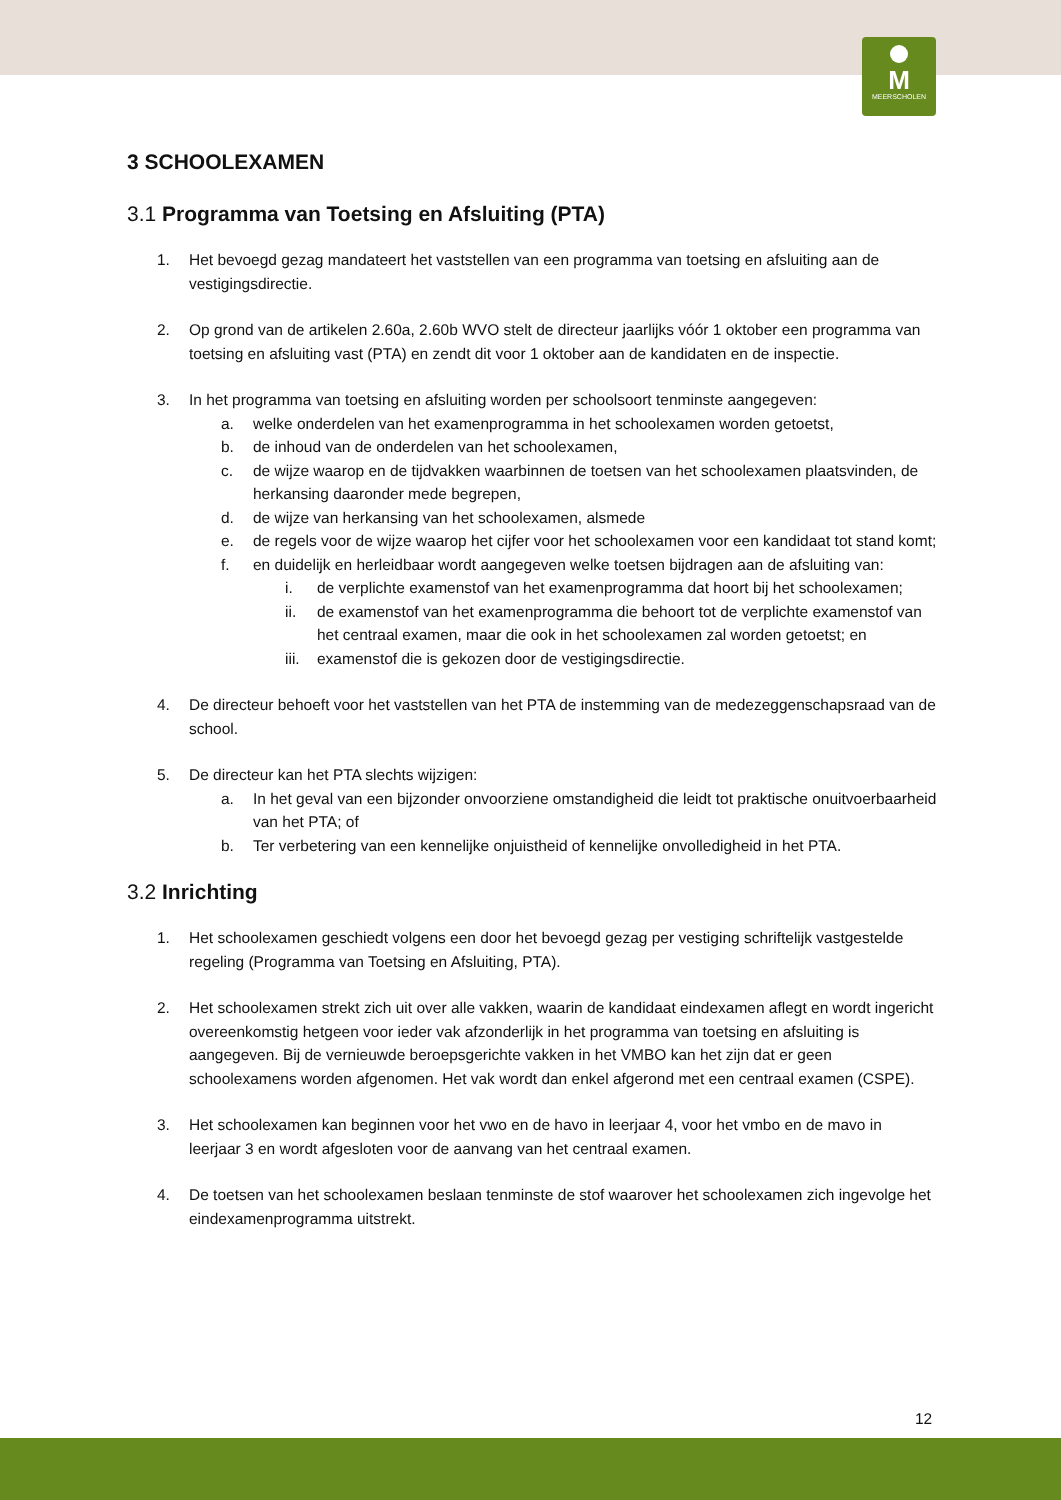M
MEERSCHOLEN
3 SCHOOLEXAMEN
3.1 Programma van Toetsing en Afsluiting (PTA)
1. Het bevoegd gezag mandateert het vaststellen van een programma van toetsing en afsluiting aan de vestigingsdirectie.
2. Op grond van de artikelen 2.60a, 2.60b WVO stelt de directeur jaarlijks vóór 1 oktober een programma van toetsing en afsluiting vast (PTA) en zendt dit voor 1 oktober aan de kandidaten en de inspectie.
3. In het programma van toetsing en afsluiting worden per schoolsoort tenminste aangegeven:
a. welke onderdelen van het examenprogramma in het schoolexamen worden getoetst,
b. de inhoud van de onderdelen van het schoolexamen,
c. de wijze waarop en de tijdvakken waarbinnen de toetsen van het schoolexamen plaatsvinden, de herkansing daaronder mede begrepen,
d. de wijze van herkansing van het schoolexamen, alsmede
e. de regels voor de wijze waarop het cijfer voor het schoolexamen voor een kandidaat tot stand komt;
f. en duidelijk en herleidbaar wordt aangegeven welke toetsen bijdragen aan de afsluiting van:
i. de verplichte examenstof van het examenprogramma dat hoort bij het schoolexamen;
ii. de examenstof van het examenprogramma die behoort tot de verplichte examenstof van het centraal examen, maar die ook in het schoolexamen zal worden getoetst; en
iii.
examenstof die is gekozen door de vestigingsdirectie.
4. De directeur behoeft voor het vaststellen van het PTA de instemming van de medezeggenschapsraad van de school.
5. De directeur kan het PTA slechts wijzigen:
a. In het geval van een bijzonder onvoorziene omstandigheid die leidt tot praktische onuitvoerbaarheid van het PTA; of
b. Ter verbetering van een kennelijke onjuistheid of kennelijke onvolledigheid in het PTA.
3.2 Inrichting
1. Het schoolexamen geschiedt volgens een door het bevoegd gezag per vestiging schriftelijk vastgestelde regeling (Programma van Toetsing en Afsluiting, PTA).
2. Het schoolexamen strekt zich uit over alle vakken, waarin de kandidaat eindexamen aflegt en wordt ingericht overeenkomstig hetgeen voor ieder vak afzonderlijk in het programma van toetsing en afsluiting is aangegeven. Bij de vernieuwde beroepsgerichte vakken in het VMBO kan het zijn dat er geen schoolexamens worden afgenomen. Het vak wordt dan enkel afgerond met een centraal examen (CSPE).
3. Het schoolexamen kan beginnen voor het vwo en de havo in leerjaar 4, voor het vmbo en de mavo in leerjaar 3 en wordt afgesloten voor de aanvang van het centraal examen.
4. De toetsen van het schoolexamen beslaan tenminste de stof waarover het schoolexamen zich ingevolge het eindexamenprogramma uitstrekt.
12